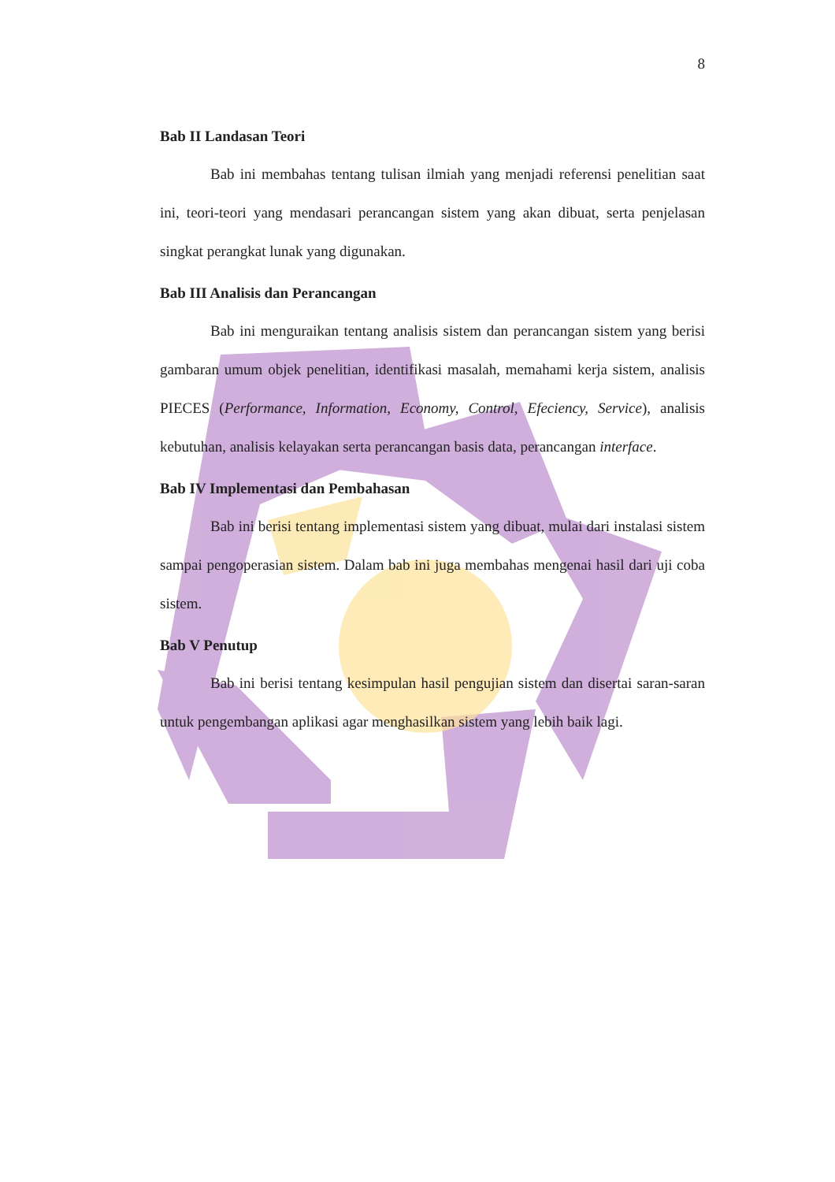8
Bab II Landasan Teori
Bab ini membahas tentang tulisan ilmiah yang menjadi referensi penelitian saat ini, teori-teori yang mendasari perancangan sistem yang akan dibuat, serta penjelasan singkat perangkat lunak yang digunakan.
Bab III Analisis dan Perancangan
Bab ini menguraikan tentang analisis sistem dan perancangan sistem yang berisi gambaran umum objek penelitian, identifikasi masalah, memahami kerja sistem, analisis PIECES (Performance, Information, Economy, Control, Efeciency, Service), analisis kebutuhan, analisis kelayakan serta perancangan basis data, perancangan interface.
Bab IV Implementasi dan Pembahasan
Bab ini berisi tentang implementasi sistem yang dibuat, mulai dari instalasi sistem sampai pengoperasian sistem. Dalam bab ini juga membahas mengenai hasil dari uji coba sistem.
Bab V Penutup
Bab ini berisi tentang kesimpulan hasil pengujian sistem dan disertai saran-saran untuk pengembangan aplikasi agar menghasilkan sistem yang lebih baik lagi.